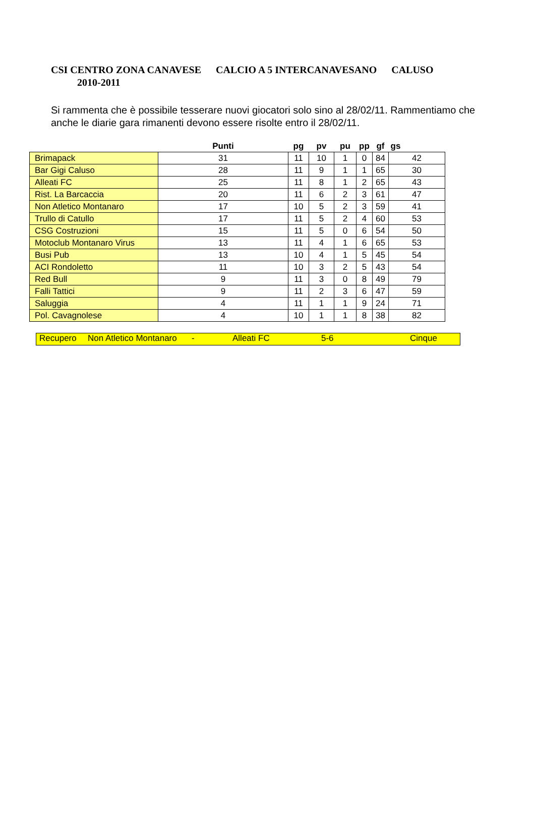CSI CENTRO ZONA CANAVESE CALCIO A 5 INTERCANAVESANO CALUSO
2010-2011
Si rammenta che è possibile tesserare nuovi giocatori solo sino al 28/02/11. Rammentiamo che anche le diarie gara rimanenti devono essere risolte entro il 28/02/11.
| | Punti | pg | pv | pu | pp | gf | gs |
| --- | --- | --- | --- | --- | --- | --- | --- |
| Brimapack | 31 | 11 | 10 | 1 | 0 | 84 | 42 |
| Bar Gigi Caluso | 28 | 11 | 9 | 1 | 1 | 65 | 30 |
| Alleati FC | 25 | 11 | 8 | 1 | 2 | 65 | 43 |
| Rist. La Barcaccia | 20 | 11 | 6 | 2 | 3 | 61 | 47 |
| Non Atletico Montanaro | 17 | 10 | 5 | 2 | 3 | 59 | 41 |
| Trullo di Catullo | 17 | 11 | 5 | 2 | 4 | 60 | 53 |
| CSG Costruzioni | 15 | 11 | 5 | 0 | 6 | 54 | 50 |
| Motoclub Montanaro Virus | 13 | 11 | 4 | 1 | 6 | 65 | 53 |
| Busi Pub | 13 | 10 | 4 | 1 | 5 | 45 | 54 |
| ACI Rondoletto | 11 | 10 | 3 | 2 | 5 | 43 | 54 |
| Red Bull | 9 | 11 | 3 | 0 | 8 | 49 | 79 |
| Falli Tattici | 9 | 11 | 2 | 3 | 6 | 47 | 59 |
| Saluggia | 4 | 11 | 1 | 1 | 9 | 24 | 71 |
| Pol. Cavagnolese | 4 | 10 | 1 | 1 | 8 | 38 | 82 |
Recupero Non Atletico Montanaro - Alleati FC 5-6 Cinque